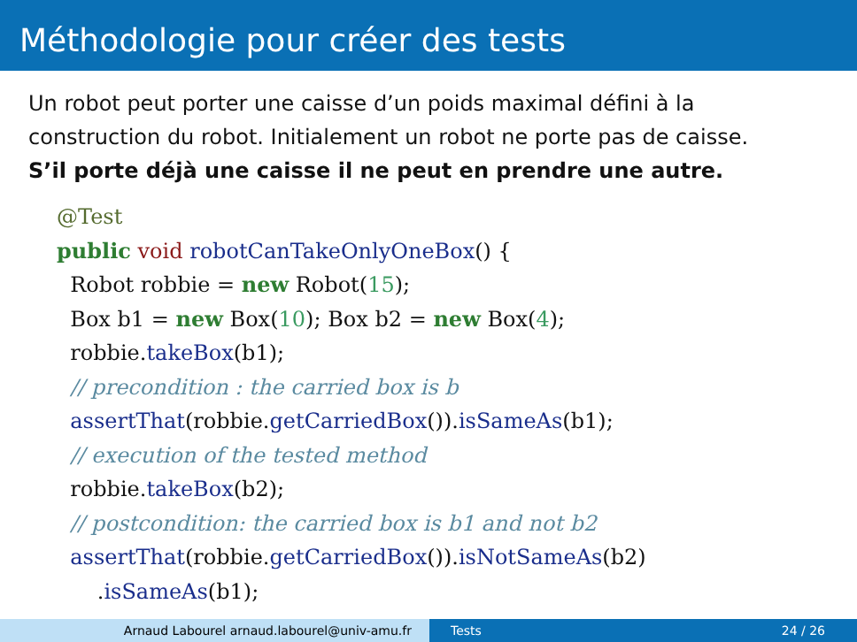Méthodologie pour créer des tests
Un robot peut porter une caisse d’un poids maximal défini à la construction du robot. Initialement un robot ne porte pas de caisse.
S’il porte déjà une caisse il ne peut en prendre une autre.
@Test
public void robotCanTakeOnlyOneBox() {
  Robot robbie = new Robot(15);
  Box b1 = new Box(10); Box b2 = new Box(4);
  robbie.takeBox(b1);
  // precondition : the carried box is b
  assertThat(robbie.getCarriedBox()).isSameAs(b1);
  // execution of the tested method
  robbie.takeBox(b2);
  // postcondition: the carried box is b1 and not b2
  assertThat(robbie.getCarriedBox()).isNotSameAs(b2)
      .isSameAs(b1);
Arnaud Labourel arnaud.labourel@univ-amu.fr Tests 24 / 26